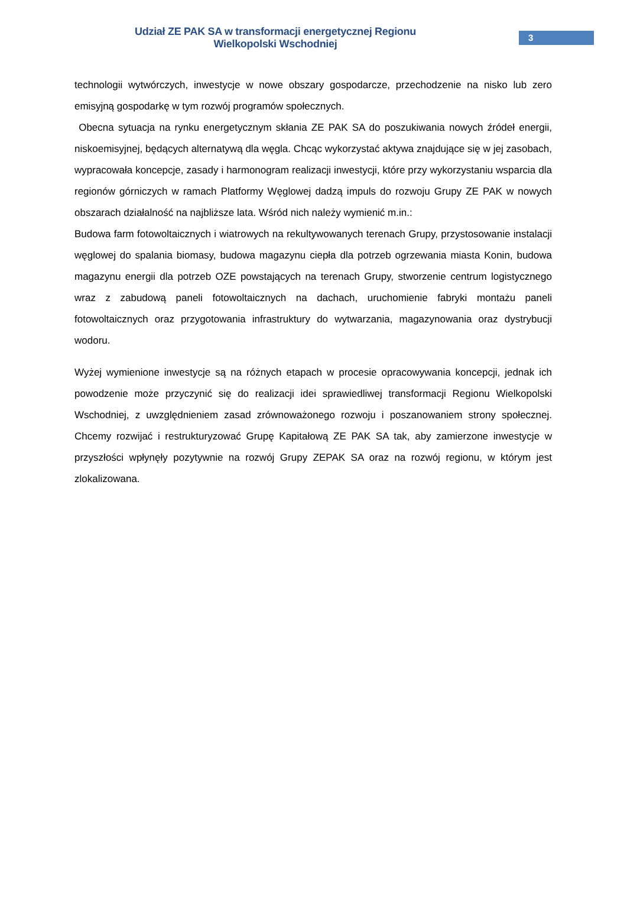Udział ZE PAK SA w transformacji energetycznej Regionu Wielkopolski Wschodniej
3
technologii wytwórczych, inwestycje w nowe obszary gospodarcze, przechodzenie na nisko lub zero emisyjną gospodarkę w tym rozwój programów społecznych.
Obecna sytuacja na rynku energetycznym skłania ZE PAK SA do poszukiwania nowych źródeł energii, niskoemisyjnej, będących alternatywą dla węgla. Chcąc wykorzystać aktywa znajdujące się w jej zasobach, wypracowała koncepcje, zasady i harmonogram realizacji inwestycji, które przy wykorzystaniu wsparcia dla regionów górniczych w ramach Platformy Węglowej dadzą impuls do rozwoju Grupy ZE PAK w nowych obszarach działalność na najbliższe lata. Wśród nich należy wymienić m.in.:
Budowa farm fotowoltaicznych i wiatrowych na rekultywowanych terenach Grupy, przystosowanie instalacji węglowej do spalania biomasy, budowa magazynu ciepła dla potrzeb ogrzewania miasta Konin, budowa magazynu energii dla potrzeb OZE powstających na terenach Grupy, stworzenie centrum logistycznego wraz z zabudową paneli fotowoltaicznych na dachach, uruchomienie fabryki montażu paneli fotowoltaicznych oraz przygotowania infrastruktury do wytwarzania, magazynowania oraz dystrybucji wodoru.
Wyżej wymienione inwestycje są na różnych etapach w procesie opracowywania koncepcji, jednak ich powodzenie może przyczynić się do realizacji idei sprawiedliwej transformacji Regionu Wielkopolski Wschodniej, z uwzględnieniem zasad zrównoważonego rozwoju i poszanowaniem strony społecznej. Chcemy rozwijać i restrukturyzować Grupę Kapitałową ZE PAK SA tak, aby zamierzone inwestycje w przyszłości wpłynęły pozytywnie na rozwój Grupy ZEPAK SA oraz na rozwój regionu, w którym jest zlokalizowana.